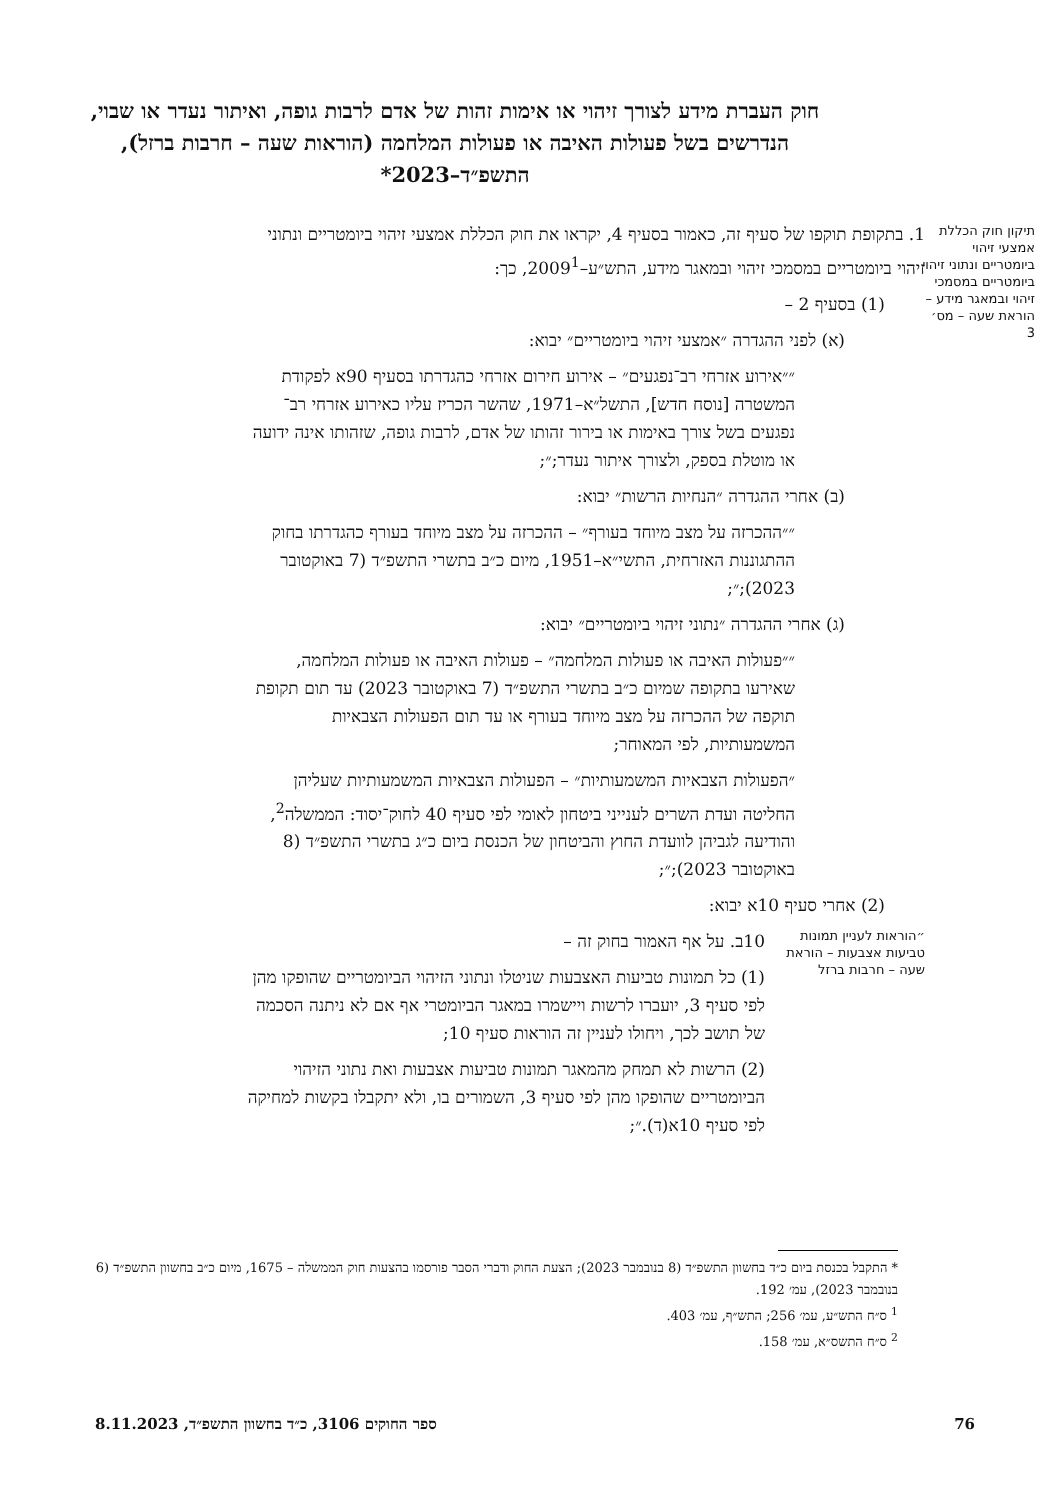חוק העברת מידע לצורך זיהוי או אימות זהות של אדם לרבות גופה, ואיתור נעדר או שבוי, הנדרשים בשל פעולות האיבה או פעולות המלחמה (הוראות שעה – חרבות ברזל), התשפ״ד–2023*
תיקון חוק הכללת אמצעי זיהוי ביומטריים ונתוני זיהוי ביומטריים במסמכי זיהוי ובמאגר מידע – הוראת שעה – מס׳ 3
1. בתקופת תוקפו של סעיף זה, כאמור בסעיף 4, יקראו את חוק הכללת אמצעי זיהוי ביומטריים ונתוני זיהוי ביומטריים במסמכי זיהוי ובמאגר מידע, התש״ע–2009<sup>1</sup>, כך:
(1) בסעיף 2 –
(א) לפני ההגדרה ״אמצעי זיהוי ביומטריים״ יבוא:
״״אירוע אזרחי רב־נפגעים״ – אירוע חירום אזרחי כהגדרתו בסעיף 90א לפקודת המשטרה [נוסח חדש], התשל״א–1971, שהשר הכריז עליו כאירוע אזרחי רב־נפגעים בשל צורך באימות או בירור זהותו של אדם, לרבות גופה, שזהותו אינה ידועה או מוטלת בספק, ולצורך איתור נעדר;״;
(ב) אחרי ההגדרה ״הנחיות הרשות״ יבוא:
״״ההכרזה על מצב מיוחד בעורף״ – ההכרזה על מצב מיוחד בעורף כהגדרתו בחוק ההתגוננות האזרחית, התשי״א–1951, מיום כ״ב בתשרי התשפ״ד (7 באוקטובר 2023);״;
(ג) אחרי ההגדרה ״נתוני זיהוי ביומטריים״ יבוא:
״״פעולות האיבה או פעולות המלחמה״ – פעולות האיבה או פעולות המלחמה, שאירעו בתקופה שמיום כ״ב בתשרי התשפ״ד (7 באוקטובר 2023) עד תום תקופת תוקפה של ההכרזה על מצב מיוחד בעורף או עד תום הפעולות הצבאיות המשמעותיות, לפי המאוחר;
״הפעולות הצבאיות המשמעותיות״ – הפעולות הצבאיות המשמעותיות שעליהן החליטה ועדת השרים לענייני ביטחון לאומי לפי סעיף 40 לחוק־יסוד: הממשלה<sup>2</sup>, והודיעה לגביהן לוועדת החוץ והביטחון של הכנסת ביום כ״ג בתשרי התשפ״ד (8 באוקטובר 2023);״;
(2) אחרי סעיף 10א יבוא:
״הוראות לעניין תמונות טביעות אצבעות – הוראת שעה – חרבות ברזל
10ב. על אף האמור בחוק זה –
(1) כל תמונות טביעות האצבעות שניטלו ונתוני הזיהוי הביומטריים שהופקו מהן לפי סעיף 3, יועברו לרשות ויישמרו במאגר הביומטרי אף אם לא ניתנה הסכמה של תושב לכך, ויחולו לעניין זה הוראות סעיף 10;
(2) הרשות לא תמחק מהמאגר תמונות טביעות אצבעות ואת נתוני הזיהוי הביומטריים שהופקו מהן לפי סעיף 3, השמורים בו, ולא יתקבלו בקשות למחיקה לפי סעיף 10א(ד).״;
* התקבל בכנסת ביום כ״ד בחשוון התשפ״ד (8 בנובמבר 2023); הצעת החוק ודברי הסבר פורסמו בהצעות חוק הממשלה – 1675, מיום כ״ב בחשוון התשפ״ד (6 בנובמבר 2023), עמ׳ 192.
<sup>1</sup> ס״ח התש״ע, עמ׳ 256; התש״ף, עמ׳ 403.
<sup>2</sup> ס״ח התשס״א, עמ׳ 158.
76 ספר החוקים 3106, כ״ד בחשוון התשפ״ד, 8.11.2023